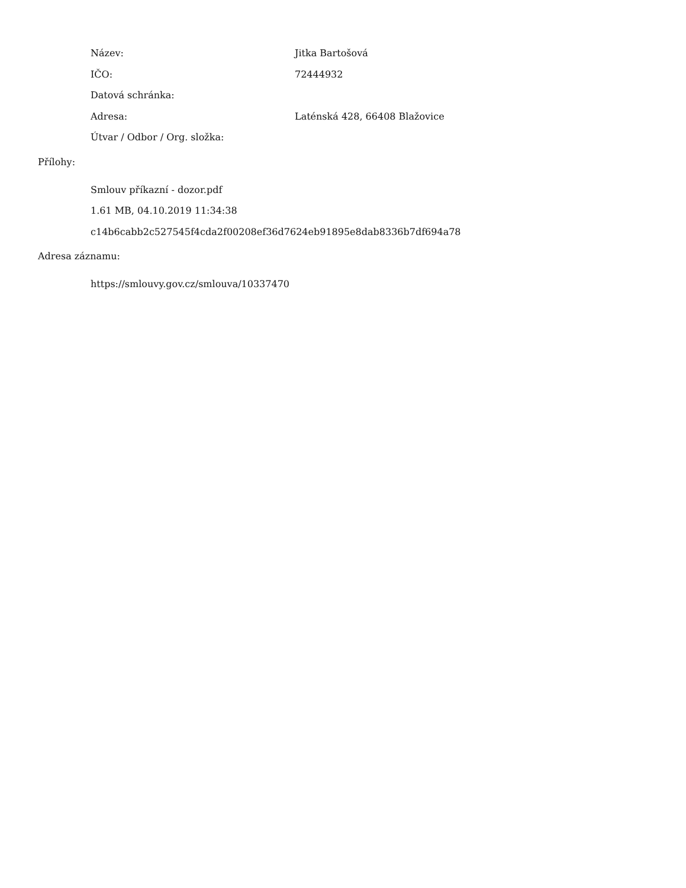| Název: | Jitka Bartošová |
| IČO: | 72444932 |
| Datová schránka: | |
| Adresa: | Laténská 428, 66408 Blažovice |
| Útvar / Odbor / Org. složka: | |
Přílohy:
Smlouv příkazní - dozor.pdf
1.61 MB, 04.10.2019 11:34:38
c14b6cabb2c527545f4cda2f00208ef36d7624eb91895e8dab8336b7df694a78
Adresa záznamu:
https://smlouvy.gov.cz/smlouva/10337470